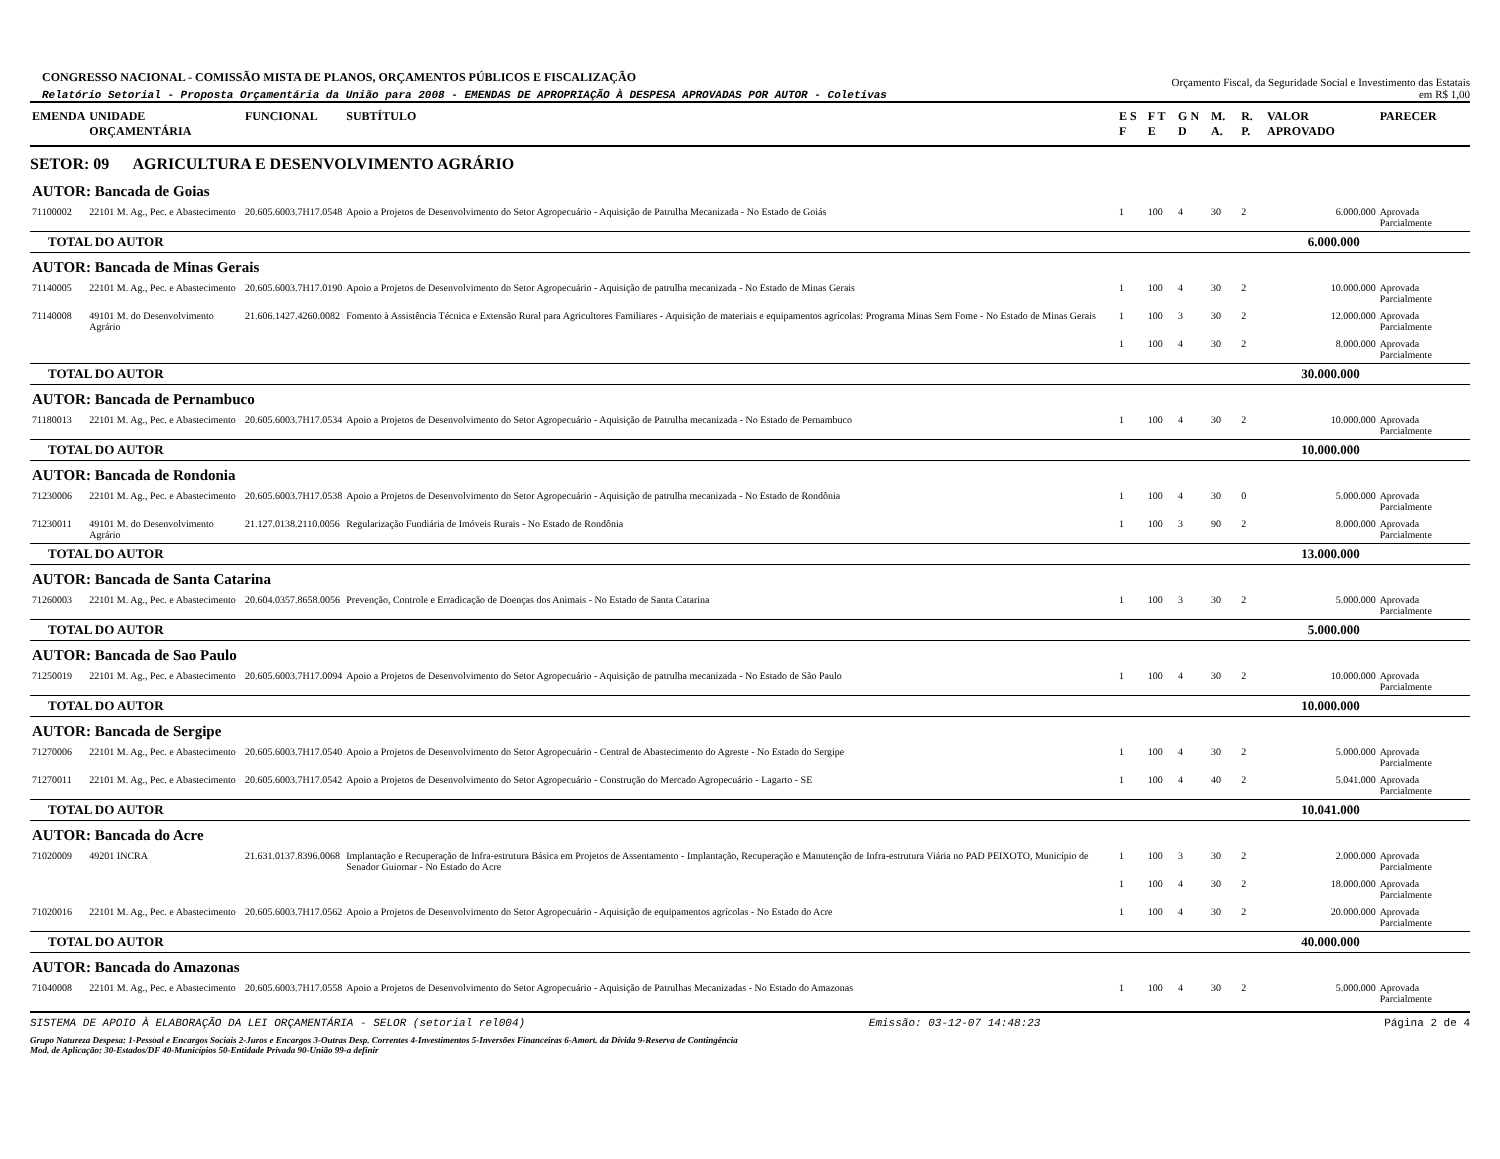CONGRESSO NACIONAL - COMISSÃO MISTA DE PLANOS, ORÇAMENTOS PÚBLICOS E FISCALIZAÇÃO
Relatório Setorial - Proposta Orçamentária da União para 2008 - EMENDAS DE APROPRIAÇÃO À DESPESA APROVADAS POR AUTOR - Coletivas
Orçamento Fiscal, da Seguridade Social e Investimento das Estatais
em R$ 1,00
| EMENDA | UNIDADE ORÇAMENTÁRIA | FUNCIONAL | SUBTÍTULO | E S F | F T E | G N D | M. A. | R. P. | VALOR APROVADO | PARECER |
| --- | --- | --- | --- | --- | --- | --- | --- | --- | --- | --- |
| SETOR: 09 AGRICULTURA E DESENVOLVIMENTO AGRÁRIO | | | | | | | | | | |
| AUTOR: Bancada de Goias | | | | | | | | | | |
| 71100002 | 22101 M. Ag., Pec. e Abastecimento | 20.605.6003.7H17.0548 | Apoio a Projetos de Desenvolvimento do Setor Agropecuário - Aquisição de Patrulha Mecanizada - No Estado de Goiás | 1 | 100 | 4 | 30 | 2 | 6.000.000 | Aprovada Parcialmente |
| TOTAL DO AUTOR | | | | | | | | | 6.000.000 | |
| AUTOR: Bancada de Minas Gerais | | | | | | | | | | |
| 71140005 | 22101 M. Ag., Pec. e Abastecimento | 20.605.6003.7H17.0190 | Apoio a Projetos de Desenvolvimento do Setor Agropecuário - Aquisição de patrulha mecanizada - No Estado de Minas Gerais | 1 | 100 | 4 | 30 | 2 | 10.000.000 | Aprovada Parcialmente |
| 71140008 | 49101 M. do Desenvolvimento Agrário | 21.606.1427.4260.0082 | Fomento à Assistência Técnica e Extensão Rural para Agricultores Familiares - Aquisição de materiais e equipamentos agrícolas: Programa Minas Sem Fome - No Estado de Minas Gerais | 1 | 100 | 3 | 30 | 2 | 12.000.000 | Aprovada Parcialmente |
| | | | | 1 | 100 | 4 | 30 | 2 | 8.000.000 | Aprovada Parcialmente |
| TOTAL DO AUTOR | | | | | | | | | 30.000.000 | |
| AUTOR: Bancada de Pernambuco | | | | | | | | | | |
| 71180013 | 22101 M. Ag., Pec. e Abastecimento | 20.605.6003.7H17.0534 | Apoio a Projetos de Desenvolvimento do Setor Agropecuário - Aquisição de Patrulha mecanizada - No Estado de Pernambuco | 1 | 100 | 4 | 30 | 2 | 10.000.000 | Aprovada Parcialmente |
| TOTAL DO AUTOR | | | | | | | | | 10.000.000 | |
| AUTOR: Bancada de Rondonia | | | | | | | | | | |
| 71230006 | 22101 M. Ag., Pec. e Abastecimento | 20.605.6003.7H17.0538 | Apoio a Projetos de Desenvolvimento do Setor Agropecuário - Aquisição de patrulha mecanizada - No Estado de Rondônia | 1 | 100 | 4 | 30 | 0 | 5.000.000 | Aprovada Parcialmente |
| 71230011 | 49101 M. do Desenvolvimento Agrário | 21.127.0138.2110.0056 | Regularização Fundiária de Imóveis Rurais - No Estado de Rondônia | 1 | 100 | 3 | 90 | 2 | 8.000.000 | Aprovada Parcialmente |
| TOTAL DO AUTOR | | | | | | | | | 13.000.000 | |
| AUTOR: Bancada de Santa Catarina | | | | | | | | | | |
| 71260003 | 22101 M. Ag., Pec. e Abastecimento | 20.604.0357.8658.0056 | Prevenção, Controle e Erradicação de Doenças dos Animais - No Estado de Santa Catarina | 1 | 100 | 3 | 30 | 2 | 5.000.000 | Aprovada Parcialmente |
| TOTAL DO AUTOR | | | | | | | | | 5.000.000 | |
| AUTOR: Bancada de Sao Paulo | | | | | | | | | | |
| 71250019 | 22101 M. Ag., Pec. e Abastecimento | 20.605.6003.7H17.0094 | Apoio a Projetos de Desenvolvimento do Setor Agropecuário - Aquisição de patrulha mecanizada - No Estado de São Paulo | 1 | 100 | 4 | 30 | 2 | 10.000.000 | Aprovada Parcialmente |
| TOTAL DO AUTOR | | | | | | | | | 10.000.000 | |
| AUTOR: Bancada de Sergipe | | | | | | | | | | |
| 71270006 | 22101 M. Ag., Pec. e Abastecimento | 20.605.6003.7H17.0540 | Apoio a Projetos de Desenvolvimento do Setor Agropecuário - Central de Abastecimento do Agreste - No Estado do Sergipe | 1 | 100 | 4 | 30 | 2 | 5.000.000 | Aprovada Parcialmente |
| 71270011 | 22101 M. Ag., Pec. e Abastecimento | 20.605.6003.7H17.0542 | Apoio a Projetos de Desenvolvimento do Setor Agropecuário - Construção do Mercado Agropecuário - Lagarto - SE | 1 | 100 | 4 | 40 | 2 | 5.041.000 | Aprovada Parcialmente |
| TOTAL DO AUTOR | | | | | | | | | 10.041.000 | |
| AUTOR: Bancada do Acre | | | | | | | | | | |
| 71020009 | 49201 INCRA | 21.631.0137.8396.0068 | Implantação e Recuperação de Infra-estrutura Básica em Projetos de Assentamento - Implantação, Recuperação e Manutenção de Infra-estrutura Viária no PAD PEIXOTO, Município de Senador Guiomar - No Estado do Acre | 1 | 100 | 3 | 30 | 2 | 2.000.000 | Aprovada Parcialmente |
| | | | | 1 | 100 | 4 | 30 | 2 | 18.000.000 | Aprovada Parcialmente |
| 71020016 | 22101 M. Ag., Pec. e Abastecimento | 20.605.6003.7H17.0562 | Apoio a Projetos de Desenvolvimento do Setor Agropecuário - Aquisição de equipamentos agrícolas - No Estado do Acre | 1 | 100 | 4 | 30 | 2 | 20.000.000 | Aprovada Parcialmente |
| TOTAL DO AUTOR | | | | | | | | | 40.000.000 | |
| AUTOR: Bancada do Amazonas | | | | | | | | | | |
| 71040008 | 22101 M. Ag., Pec. e Abastecimento | 20.605.6003.7H17.0558 | Apoio a Projetos de Desenvolvimento do Setor Agropecuário - Aquisição de Patrulhas Mecanizadas - No Estado do Amazonas | 1 | 100 | 4 | 30 | 2 | 5.000.000 | Aprovada Parcialmente |
SISTEMA DE APOIO À ELABORAÇÃO DA LEI ORÇAMENTÁRIA - SELOR (setorial rel004) Emissão: 03-12-07 14:48:23 Página 2 de 4
Grupo Natureza Despesa: 1-Pessoal e Encargos Sociais 2-Juros e Encargos 3-Outras Desp. Correntes 4-Investimentos 5-Inversões Financeiras 6-Amort. da Dívida 9-Reserva de Contingência
Mod. de Aplicação: 30-Estados/DF 40-Municípios 50-Entidade Privada 90-União 99-a definir